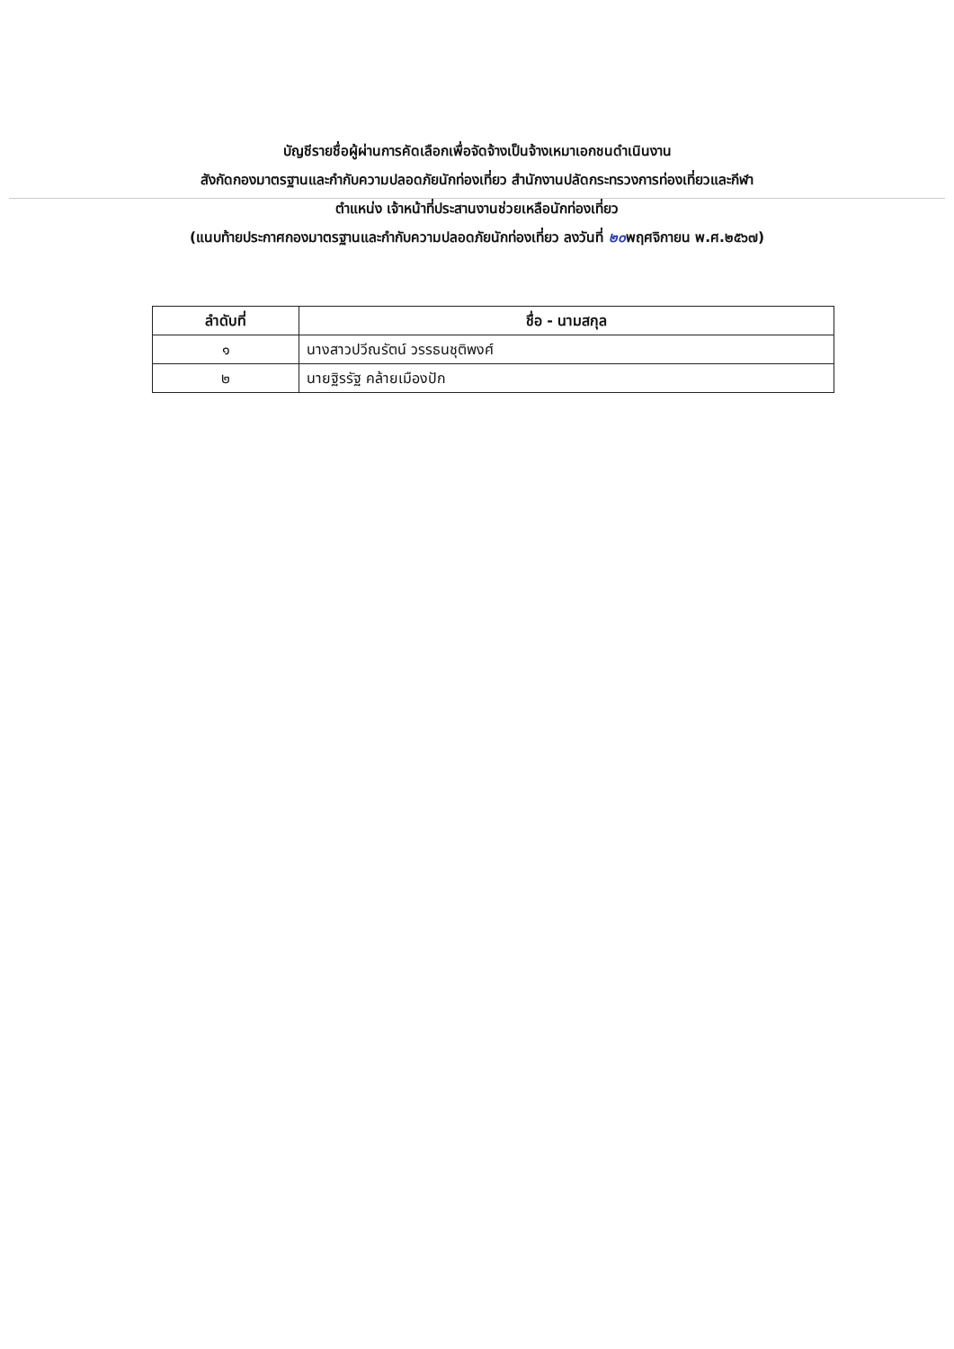บัญชีรายชื่อผู้ผ่านการคัดเลือกเพื่อจัดจ้างเป็นจ้างเหมาเอกชนดำเนินงาน
สังกัดกองมาตรฐานและกำกับความปลอดภัยนักท่องเที่ยว สำนักงานปลัดกระทรวงการท่องเที่ยวและกีฬา
ตำแหน่ง เจ้าหน้าที่ประสานงานช่วยเหลือนักท่องเที่ยว
(แนบท้ายประกาศกองมาตรฐานและกำกับความปลอดภัยนักท่องเที่ยว ลงวันที่ ๒๐พฤศจิกายน พ.ศ.๒๕๖๗)
| ลำดับที่ | ชื่อ - นามสกุล |
| --- | --- |
| ๑ | นางสาวปวีณรัตน์ วรรธนชุติพงศ์ |
| ๒ | นายฐิรรัฐ คล้ายเมืองปัก |